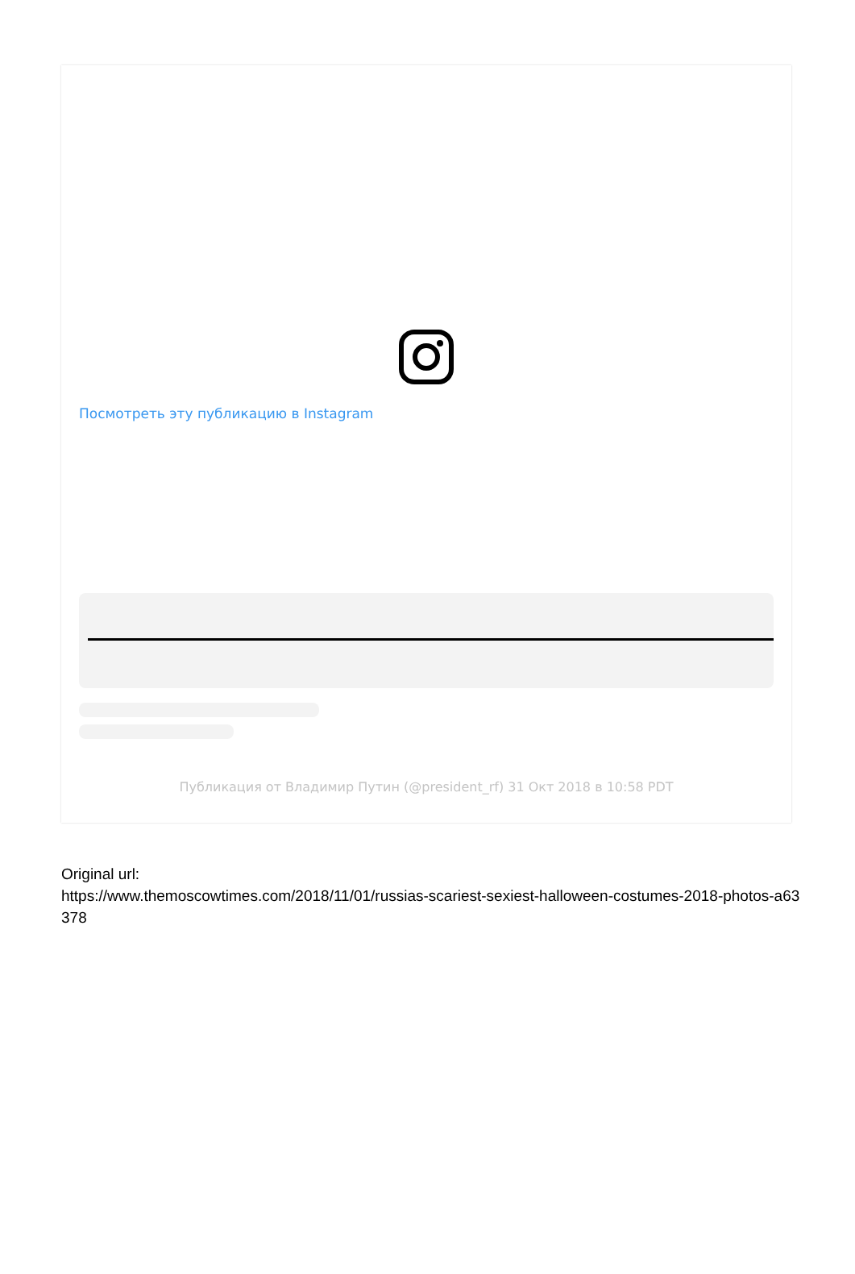Посмотреть эту публикацию в Instagram
Публикация от Владимир Путин (@president_rf) 31 Окт 2018 в 10:58 PDT
Original url:
https://www.themoscowtimes.com/2018/11/01/russias-scariest-sexiest-halloween-costumes-2018-photos-a63378